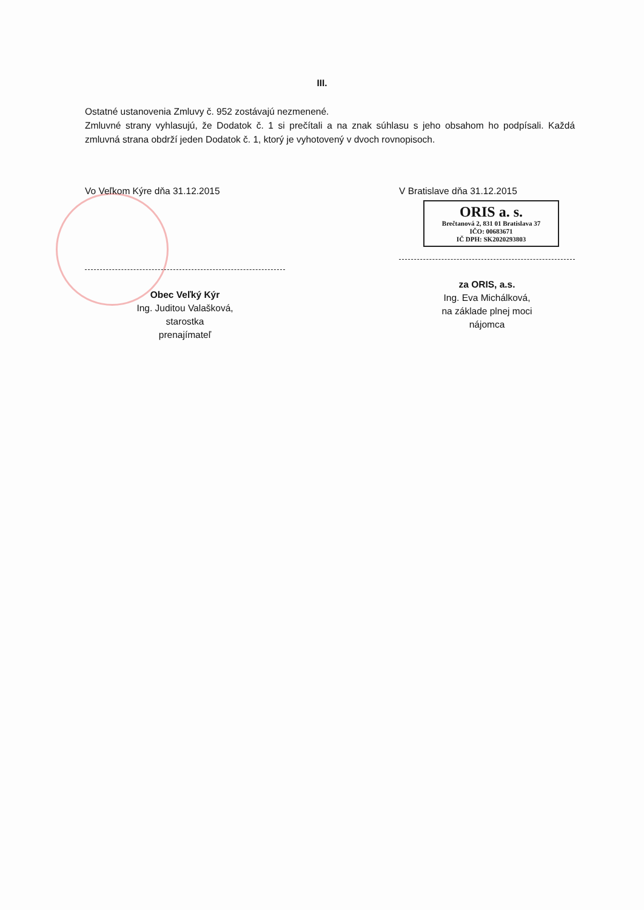III.
Ostatné ustanovenia Zmluvy č. 952 zostávajú nezmenené.
Zmluvné strany vyhlasujú, že Dodatok č. 1 si prečítali a na znak súhlasu s jeho obsahom ho podpísali. Každá zmluvná strana obdrží jeden Dodatok č. 1, ktorý je vyhotovený v dvoch rovnopisoch.
Vo Veľkom Kýre dňa 31.12.2015
Obec Veľký Kýr
Ing. Juditou Valašková,
starostka
prenajímateľ
V Bratislave dňa 31.12.2015
ORIS a. s.
Brečtanová 2, 831 01 Bratislava 37
IČO: 00683671
IČ DPH: SK2020293803
za ORIS, a.s.
Ing. Eva Michálková,
na základe plnej moci
nájomca